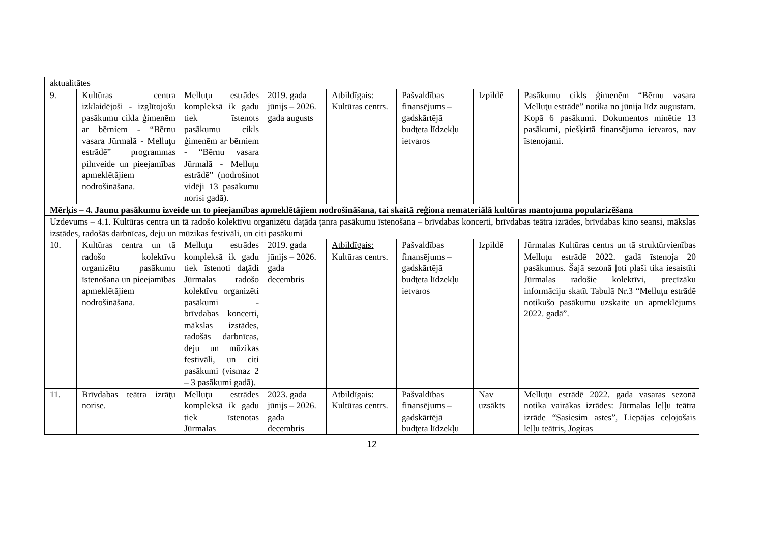| aktualitātes | | | | | | | |
| 9. | Kultūras centra izklaidējoši - izglītojošu pasākumu cikla ģimenēm ar bērniem - “Bērnu vasara Jūrmalā - Melluţu estrādē” programmas pilnveide un pieejamības apmeklētājiem nodrošināšana. | Melluţu estrādes kompleksā ik gadu tiek īstenots pasākumu cikls ģimenēm ar bērniem - “Bērnu vasara Jūrmalā - Melluţu estrādē” (nodrošinot vidēji 13 pasākumu norisi gadā). | 2019. gada jūnijs – 2026. gada augusts | Atbildīgais: Kultūras centrs. | Pašvaldības finansējums – gadskārtējā budţeta līdzekļu ietvaros | Izpildē | Pasākumu cikls ģimenēm “Bērnu vasara Melluţu estrādē” notika no jūnija līdz augustam. Kopā 6 pasākumi. Dokumentos minētie 13 pasākumi, piešķirtā finansējuma ietvaros, nav īstenojami. |
| Mērķis – 4. Jaunu pasākumu izveide un to pieejamības apmeklētājiem nodrošināšana, tai skaitā reģiona nemateriālā kultūras mantojuma popularizēšana | | | | | | | |
| Uzdevums – 4.1. Kultūras centra un tā radošo kolektīvu organizētu daţāda ţanra pasākumu īstenošana – brīvdabas koncerti, brīvdabas teātra izrādes, brīvdabas kino seansi, mākslas izstādes, radošās darbnīcas, deju un mūzikas festivāli, un citi pasākumi | | | | | | | |
| 10. | Kultūras centra un tā radošo kolektīvu organizētu pasākumu īstenošana un pieejamības apmeklētājiem nodrošināšana. | Melluţu estrādes kompleksā ik gadu tiek īstenoti daţādi Jūrmalas radošo kolektīvu organizēti pasākumi - brīvdabas koncerti, mākslas izstādes, radošās darbnīcas, deju un mūzikas festivāli, un citi pasākumi (vismaz 2 – 3 pasākumi gadā). | 2019. gada jūnijs – 2026. gada decembris | Atbildīgais: Kultūras centrs. | Pašvaldības finansējums – gadskārtējā budţeta līdzekļu ietvaros | Izpildē | Jūrmalas Kultūras centrs un tā struktūrvienības Melluţu estrādē 2022. gadā īstenoja 20 pasākumus. Šajā sezonā ļoti plaši tika iesaistīti Jūrmalas radošie kolektīvi, precīzāku informāciju skatīt Tabulā Nr.3 “Melluţu estrādē notikušo pasākumu uzskaite un apmeklējums 2022. gadā”. |
| 11. | Brīvdabas teātra izrāţu norise. | Melluţu estrādes kompleksā ik gadu tiek īstenotas Jūrmalas | 2023. gada jūnijs – 2026. gada decembris | Atbildīgais: Kultūras centrs. | Pašvaldības finansējums – gadskārtējā budţeta līdzekļu | Nav uzsākts | Melluţu estrādē 2022. gada vasaras sezonā notika vairākas izrādes: Jūrmalas leļļu teātra izrāde “Sasiesim astes”, Liepājas ceļojošais leļļu teātris, Jogitas |
12